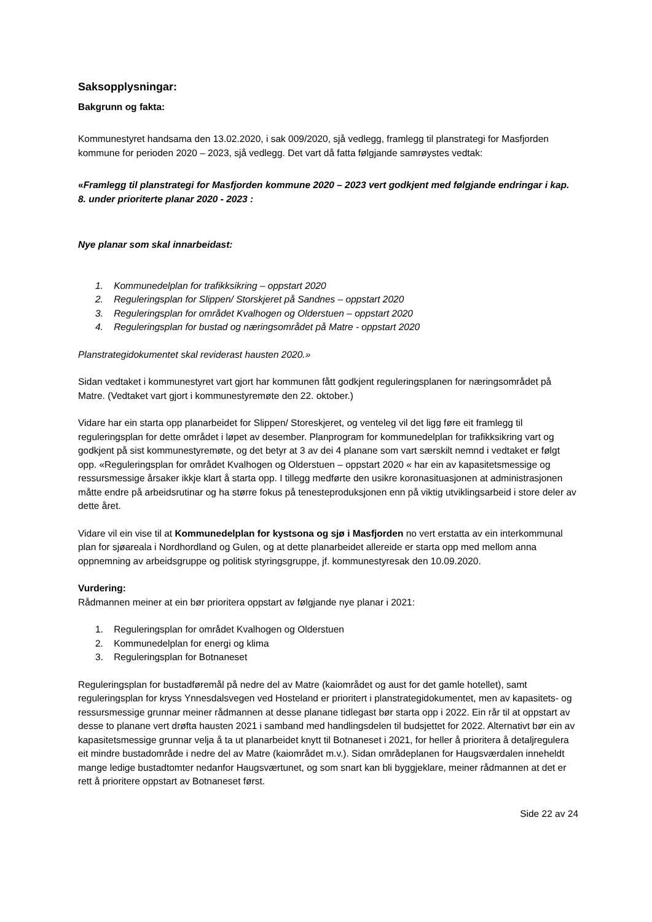Saksopplysningar:
Bakgrunn og fakta:
Kommunestyret handsama den 13.02.2020, i sak 009/2020, sjå vedlegg, framlegg til planstrategi for Masfjorden kommune for perioden 2020 – 2023, sjå vedlegg. Det vart då fatta følgjande samrøystes vedtak:
«Framlegg til planstrategi for Masfjorden kommune 2020 – 2023 vert godkjent med følgjande endringar i kap. 8. under prioriterte planar 2020 - 2023 :
Nye planar som skal innarbeidast:
1. Kommunedelplan for trafikksikring – oppstart 2020
2. Reguleringsplan for Slippen/ Storskjeret på Sandnes – oppstart 2020
3. Reguleringsplan for området Kvalhogen og Olderstuen – oppstart 2020
4. Reguleringsplan for bustad og næringsområdet på Matre - oppstart 2020
Planstrategidokumentet skal reviderast hausten 2020.»
Sidan vedtaket i kommunestyret vart gjort har kommunen fått godkjent reguleringsplanen for næringsområdet på Matre. (Vedtaket vart gjort i kommunestyremøte den 22. oktober.)
Vidare har ein starta opp planarbeidet for Slippen/ Storeskjeret, og venteleg vil det ligg føre eit framlegg til reguleringsplan for dette området i løpet av desember. Planprogram for kommunedelplan for trafikksikring vart og godkjent på sist kommunestyremøte, og det betyr at 3 av dei 4 planane som vart særskilt nemnd i vedtaket er følgt opp. «Reguleringsplan for området Kvalhogen og Olderstuen – oppstart 2020 « har ein av kapasitetsmessige og ressursmessige årsaker ikkje klart å starta opp. I tillegg medførte den usikre koronasituasjonen at administrasjonen måtte endre på arbeidsrutinar og ha større fokus på tenesteproduksjonen enn på viktig utviklingsarbeid i store deler av dette året.
Vidare vil ein vise til at Kommunedelplan for kystsona og sjø i Masfjorden no vert erstatta av ein interkommunal plan for sjøareala i Nordhordland og Gulen, og at dette planarbeidet allereide er starta opp med mellom anna oppnemning av arbeidsgruppe og politisk styringsgruppe, jf. kommunestyresak den 10.09.2020.
Vurdering:
Rådmannen meiner at ein bør prioritera oppstart av følgjande nye planar i 2021:
1. Reguleringsplan for området Kvalhogen og Olderstuen
2. Kommunedelplan for energi og klima
3. Reguleringsplan for Botnaneset
Reguleringsplan for bustadføremål på nedre del av Matre (kaiområdet og aust for det gamle hotellet), samt reguleringsplan for kryss Ynnesdalsvegen ved Hosteland er prioritert i planstrategidokumentet, men av kapasitets- og ressursmessige grunnar meiner rådmannen at desse planane tidlegast bør starta opp i 2022. Ein rår til at oppstart av desse to planane vert drøfta hausten 2021 i samband med handlingsdelen til budsjettet for 2022. Alternativt bør ein av kapasitetsmessige grunnar velja å ta ut planarbeidet knytt til Botnaneset i 2021, for heller å prioritera å detaljregulera eit mindre bustadområde i nedre del av Matre (kaiområdet m.v.). Sidan områdeplanen for Haugsværdalen inneheldt mange ledige bustadtomter nedanfor Haugsværtunet, og som snart kan bli byggjeklare, meiner rådmannen at det er rett å prioritere oppstart av Botnaneset først.
Side 22 av 24